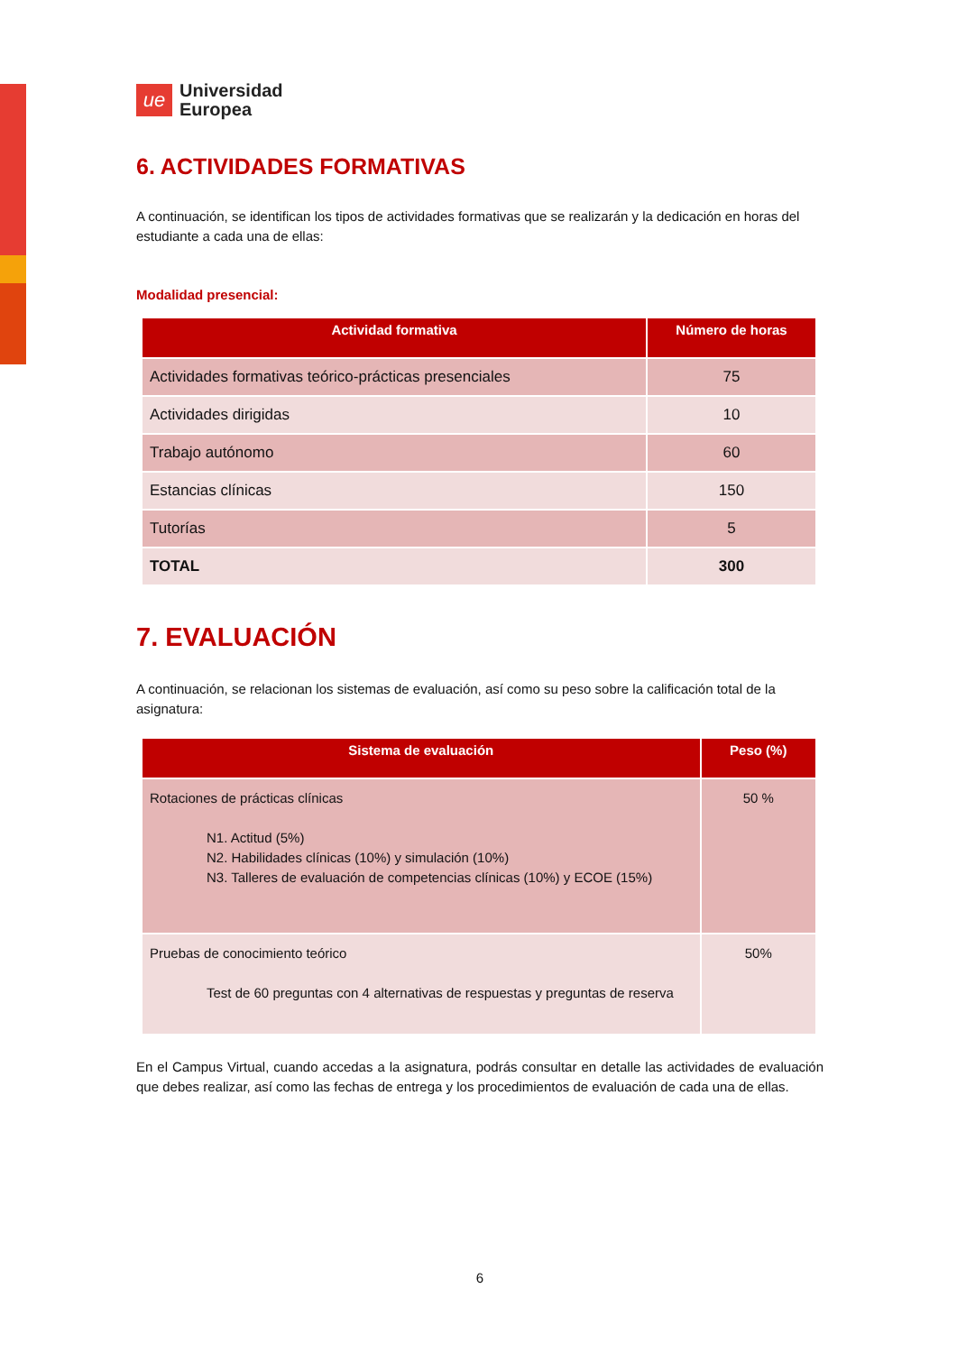ue
Universidad
Europea
6. ACTIVIDADES FORMATIVAS
A continuación, se identifican los tipos de actividades formativas que se realizarán y la dedicación en horas del estudiante a cada una de ellas:
Modalidad presencial:
| Actividad formativa | Número de horas |
| --- | --- |
| Actividades formativas teórico-prácticas presenciales | 75 |
| Actividades dirigidas | 10 |
| Trabajo autónomo | 60 |
| Estancias clínicas | 150 |
| Tutorías | 5 |
| TOTAL | 300 |
7. EVALUACIÓN
A continuación, se relacionan los sistemas de evaluación, así como su peso sobre la calificación total de la asignatura:
| Sistema de evaluación | Peso (%) |
| --- | --- |
| Rotaciones de prácticas clínicas N1. Actitud (5%) N2. Habilidades clínicas (10%) y simulación (10%) N3. Talleres de evaluación de competencias clínicas (10%) y ECOE (15%) | 50 % |
| Pruebas de conocimiento teórico Test de 60 preguntas con 4 alternativas de respuestas y preguntas de reserva | 50% |
En el Campus Virtual, cuando accedas a la asignatura, podrás consultar en detalle las actividades de evaluación que debes realizar, así como las fechas de entrega y los procedimientos de evaluación de cada una de ellas.
6